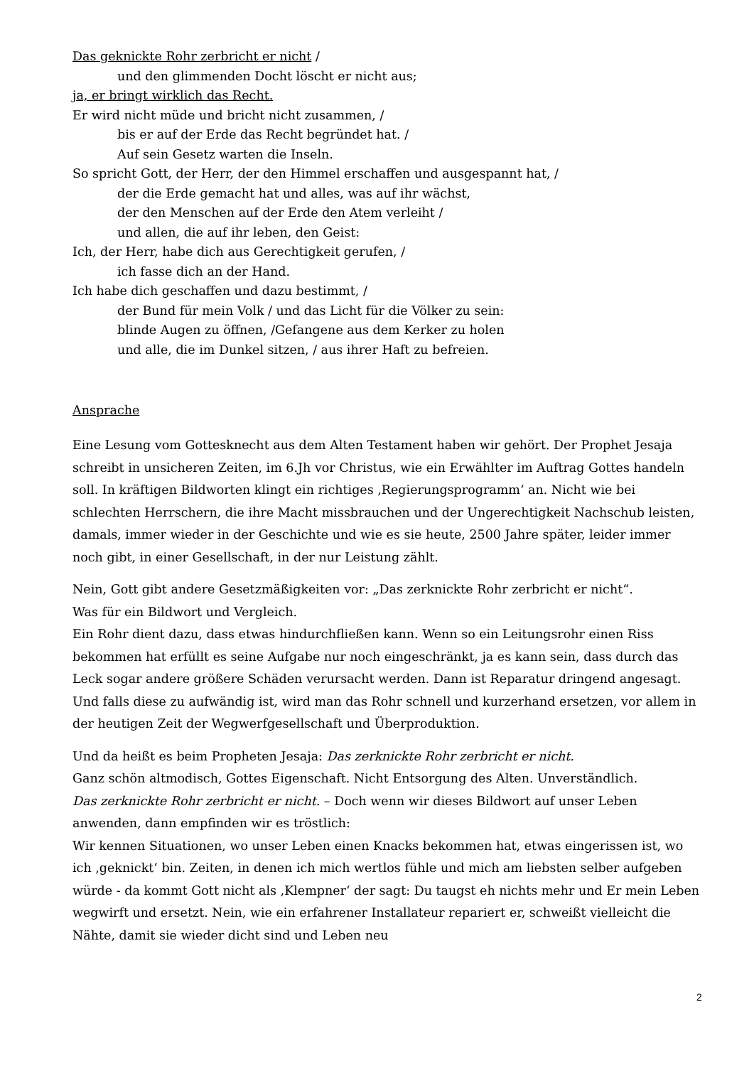Das geknickte Rohr zerbricht er nicht /
und den glimmenden Docht löscht er nicht aus;
ja, er bringt wirklich das Recht.
Er wird nicht müde und bricht nicht zusammen, /
bis er auf der Erde das Recht begründet hat. /
Auf sein Gesetz warten die Inseln.
So spricht Gott, der Herr, der den Himmel erschaffen und ausgespannt hat, /
der die Erde gemacht hat und alles, was auf ihr wächst,
der den Menschen auf der Erde den Atem verleiht /
und allen, die auf ihr leben, den Geist:
Ich, der Herr, habe dich aus Gerechtigkeit gerufen, /
ich fasse dich an der Hand.
Ich habe dich geschaffen und dazu bestimmt, /
der Bund für mein Volk / und das Licht für die Völker zu sein:
blinde Augen zu öffnen, /Gefangene aus dem Kerker zu holen
und alle, die im Dunkel sitzen, / aus ihrer Haft zu befreien.
Ansprache
Eine Lesung vom Gottesknecht aus dem Alten Testament haben wir gehört. Der Prophet Jesaja schreibt in unsicheren Zeiten, im 6.Jh vor Christus, wie ein Erwählter im Auftrag Gottes handeln soll. In kräftigen Bildworten klingt ein richtiges ‚Regierungsprogramm‘ an. Nicht wie bei schlechten Herrschern, die ihre Macht missbrauchen und der Ungerechtigkeit Nachschub leisten, damals, immer wieder in der Geschichte und wie es sie heute, 2500 Jahre später, leider immer noch gibt, in einer Gesellschaft, in der nur Leistung zählt.
Nein, Gott gibt andere Gesetzmäßigkeiten vor: „Das zerknickte Rohr zerbricht er nicht“.
Was für ein Bildwort und Vergleich.
Ein Rohr dient dazu, dass etwas hindurchfließen kann. Wenn so ein Leitungsrohr einen Riss bekommen hat erfüllt es seine Aufgabe nur noch eingeschränkt, ja es kann sein, dass durch das Leck sogar andere größere Schäden verursacht werden. Dann ist Reparatur dringend angesagt. Und falls diese zu aufwändig ist, wird man das Rohr schnell und kurzerhand ersetzen, vor allem in der heutigen Zeit der Wegwerfgesellschaft und Überproduktion.
Und da heißt es beim Propheten Jesaja: Das zerknickte Rohr zerbricht er nicht.
Ganz schön altmodisch, Gottes Eigenschaft. Nicht Entsorgung des Alten. Unverständlich.
Das zerknickte Rohr zerbricht er nicht. – Doch wenn wir dieses Bildwort auf unser Leben anwenden, dann empfinden wir es tröstlich:
Wir kennen Situationen, wo unser Leben einen Knacks bekommen hat, etwas eingerissen ist, wo ich ‚geknickt‘ bin. Zeiten, in denen ich mich wertlos fühle und mich am liebsten selber aufgeben würde - da kommt Gott nicht als ‚Klempner‘ der sagt: Du taugst eh nichts mehr und Er mein Leben wegwirft und ersetzt. Nein, wie ein erfahrener Installateur repariert er, schweißt vielleicht die Nähte, damit sie wieder dicht sind und Leben neu
2